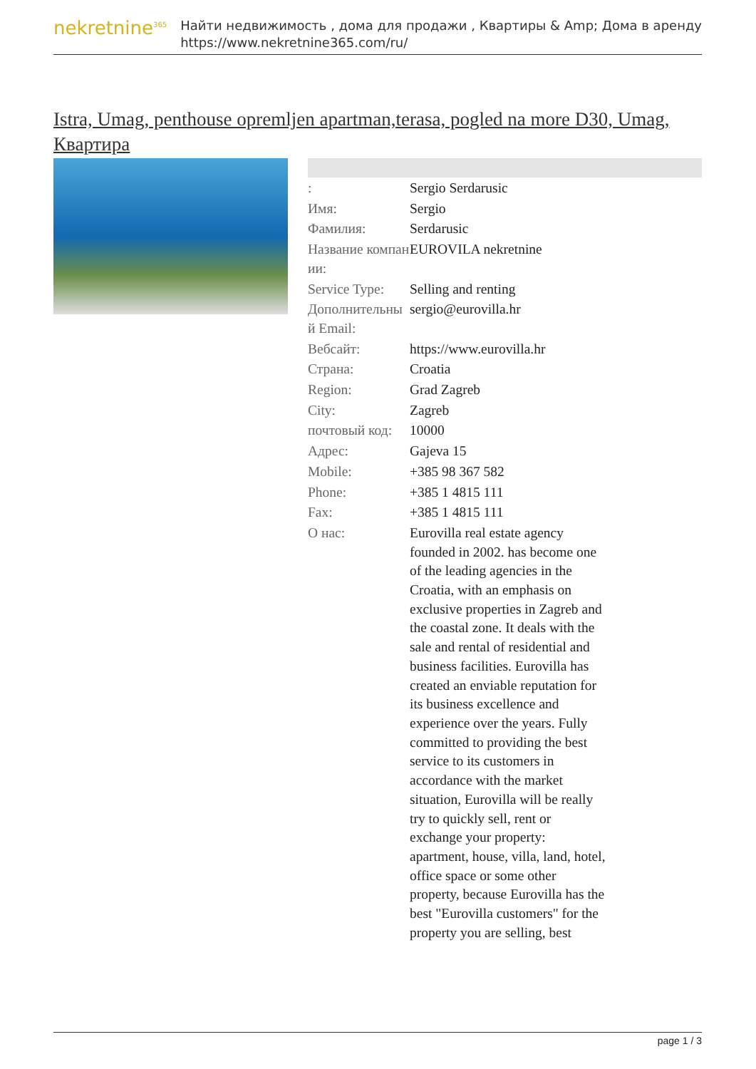nekretnine<sup>365</sup>
Найти недвижимость , дома для продажи , Квартиры & Amp; Дома в аренду
https://www.nekretnine365.com/ru/
Istra, Umag, penthouse opremljen apartman,terasa, pogled na more D30, Umag, Квартира
| : | Sergio Serdarusic |
| Имя: | Sergio |
| Фамилия: | Serdarusic |
| Название компании: | EUROVILA nekretnine |
| Service Type: | Selling and renting |
| Дополнительный Email: | sergio@eurovilla.hr |
| Вебсайт: | https://www.eurovilla.hr |
| Страна: | Croatia |
| Region: | Grad Zagreb |
| City: | Zagreb |
| почтовый код: | 10000 |
| Адрес: | Gajeva 15 |
| Mobile: | +385 98 367 582 |
| Phone: | +385 1 4815 111 |
| Fax: | +385 1 4815 111 |
| О нас: | Eurovilla real estate agency founded in 2002. has become one of the leading agencies in the Croatia, with an emphasis on exclusive properties in Zagreb and the coastal zone. It deals with the sale and rental of residential and business facilities. Eurovilla has created an enviable reputation for its business excellence and experience over the years. Fully committed to providing the best service to its customers in accordance with the market situation, Eurovilla will be really try to quickly sell, rent or exchange your property: apartment, house, villa, land, hotel, office space or some other property, because Eurovilla has the best "Eurovilla customers" for the property you are selling, best |
page 1 / 3